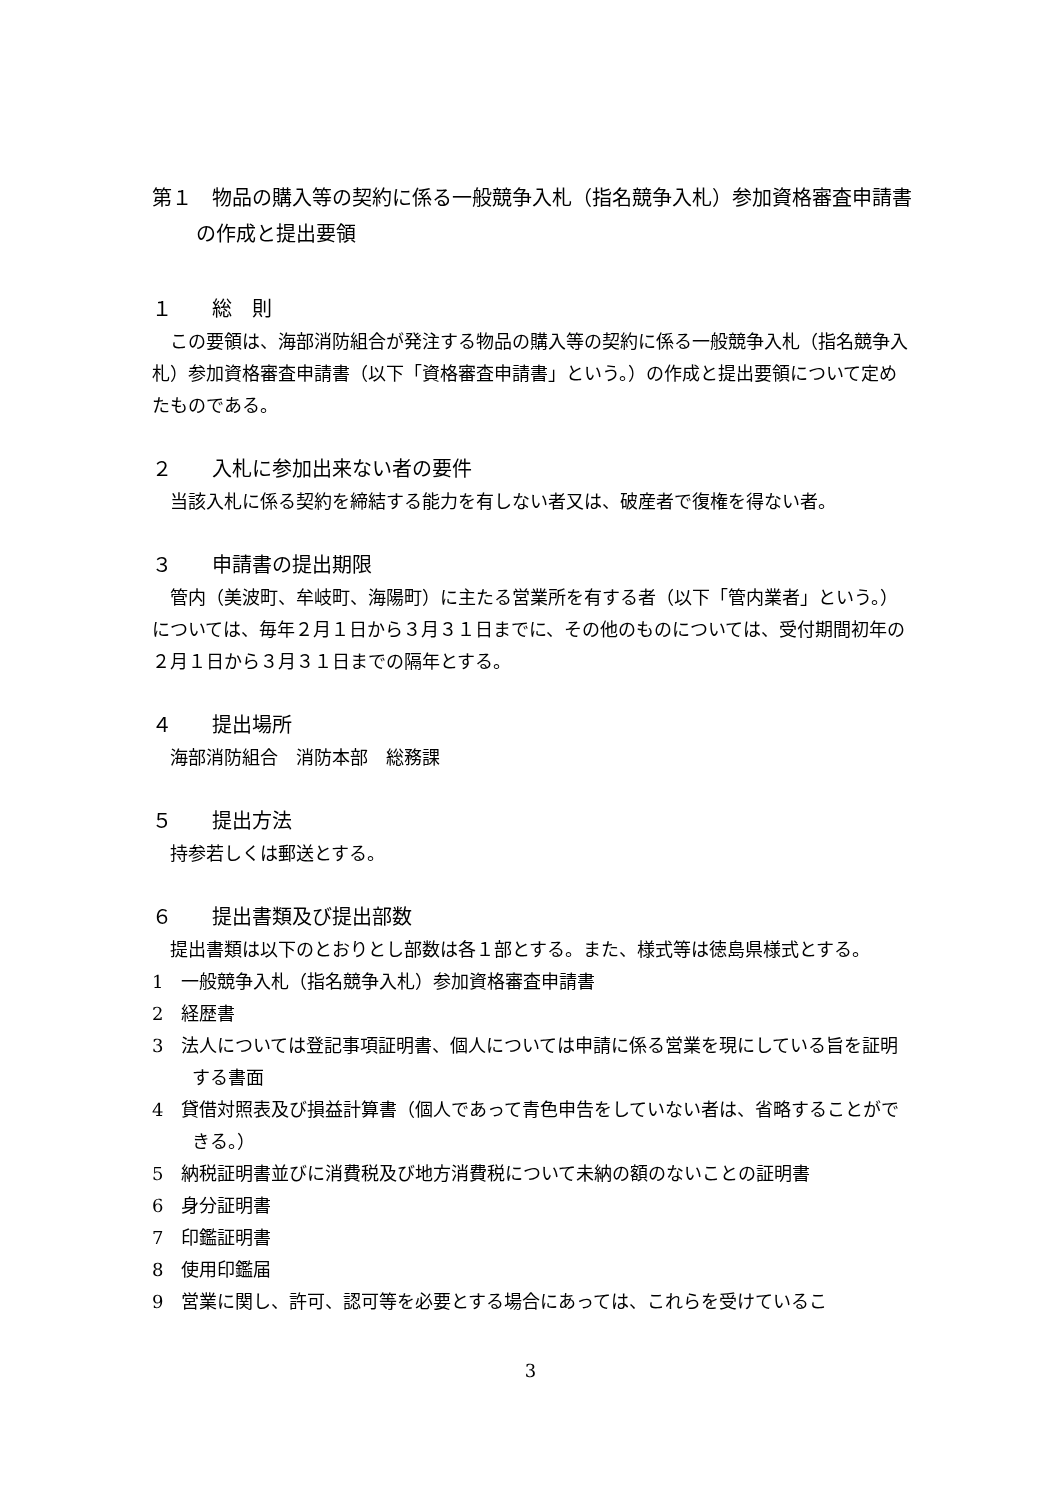第１　物品の購入等の契約に係る一般競争入札（指名競争入札）参加資格審査申請書の作成と提出要領
１　　総　則
この要領は、海部消防組合が発注する物品の購入等の契約に係る一般競争入札（指名競争入札）参加資格審査申請書（以下「資格審査申請書」という。）の作成と提出要領について定めたものである。
２　　入札に参加出来ない者の要件
当該入札に係る契約を締結する能力を有しない者又は、破産者で復権を得ない者。
３　　申請書の提出期限
管内（美波町、牟岐町、海陽町）に主たる営業所を有する者（以下「管内業者」という。）については、毎年２月１日から３月３１日までに、その他のものについては、受付期間初年の２月１日から３月３１日までの隔年とする。
４　　提出場所
海部消防組合　消防本部　総務課
５　　提出方法
持参若しくは郵送とする。
６　　提出書類及び提出部数
提出書類は以下のとおりとし部数は各１部とする。また、様式等は徳島県様式とする。
1　一般競争入札（指名競争入札）参加資格審査申請書
2　経歴書
3　法人については登記事項証明書、個人については申請に係る営業を現にしている旨を証明する書面
4　貸借対照表及び損益計算書（個人であって青色申告をしていない者は、省略することができる。）
5　納税証明書並びに消費税及び地方消費税について未納の額のないことの証明書
6　身分証明書
7　印鑑証明書
8　使用印鑑届
9　営業に関し、許可、認可等を必要とする場合にあっては、これらを受けているこ
3